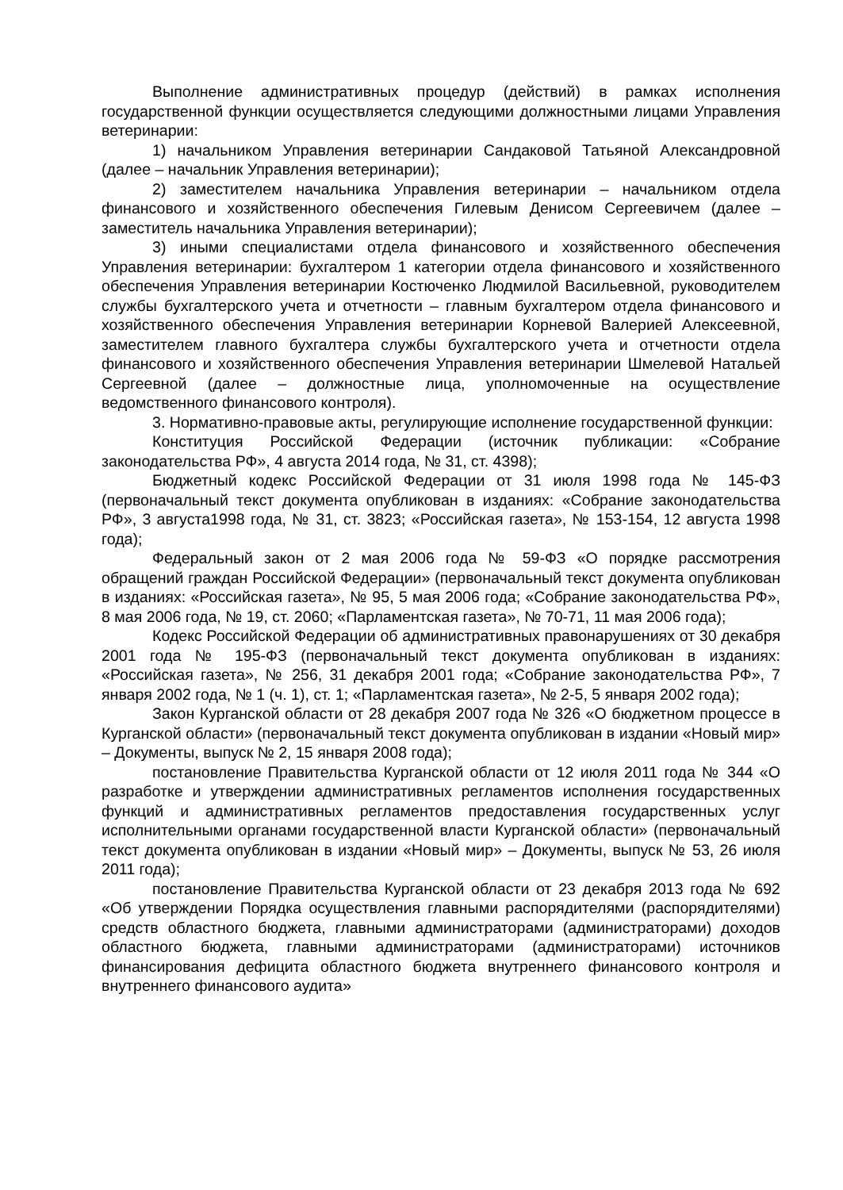Выполнение административных процедур (действий) в рамках исполнения государственной функции осуществляется следующими должностными лицами Управления ветеринарии:
1) начальником Управления ветеринарии Сандаковой Татьяной Александровной (далее – начальник Управления ветеринарии);
2) заместителем начальника Управления ветеринарии – начальником отдела финансового и хозяйственного обеспечения Гилевым Денисом Сергеевичем (далее – заместитель начальника Управления ветеринарии);
3) иными специалистами отдела финансового и хозяйственного обеспечения Управления ветеринарии: бухгалтером 1 категории отдела финансового и хозяйственного обеспечения Управления ветеринарии Костюченко Людмилой Васильевной, руководителем службы бухгалтерского учета и отчетности – главным бухгалтером отдела финансового и хозяйственного обеспечения Управления ветеринарии Корневой Валерией Алексеевной, заместителем главного бухгалтера службы бухгалтерского учета и отчетности отдела финансового и хозяйственного обеспечения Управления ветеринарии Шмелевой Натальей Сергеевной (далее – должностные лица, уполномоченные на осуществление ведомственного финансового контроля).
3. Нормативно-правовые акты, регулирующие исполнение государственной функции:
Конституция Российской Федерации (источник публикации: «Собрание законодательства РФ», 4 августа 2014 года, № 31, ст. 4398);
Бюджетный кодекс Российской Федерации от 31 июля 1998 года № 145-ФЗ (первоначальный текст документа опубликован в изданиях: «Собрание законодательства РФ», 3 августа1998 года, № 31, ст. 3823; «Российская газета», № 153-154, 12 августа 1998 года);
Федеральный закон от 2 мая 2006 года № 59-ФЗ «О порядке рассмотрения обращений граждан Российской Федерации» (первоначальный текст документа опубликован в изданиях: «Российская газета», № 95, 5 мая 2006 года; «Собрание законодательства РФ», 8 мая 2006 года, № 19, ст. 2060; «Парламентская газета», № 70-71, 11 мая 2006 года);
Кодекс Российской Федерации об административных правонарушениях от 30 декабря 2001 года № 195-ФЗ (первоначальный текст документа опубликован в изданиях: «Российская газета», № 256, 31 декабря 2001 года; «Собрание законодательства РФ», 7 января 2002 года, № 1 (ч. 1), ст. 1; «Парламентская газета», № 2-5, 5 января 2002 года);
Закон Курганской области от 28 декабря 2007 года № 326 «О бюджетном процессе в Курганской области» (первоначальный текст документа опубликован в издании «Новый мир» – Документы, выпуск № 2, 15 января 2008 года);
постановление Правительства Курганской области от 12 июля 2011 года № 344 «О разработке и утверждении административных регламентов исполнения государственных функций и административных регламентов предоставления государственных услуг исполнительными органами государственной власти Курганской области» (первоначальный текст документа опубликован в издании «Новый мир» – Документы, выпуск № 53, 26 июля 2011 года);
постановление Правительства Курганской области от 23 декабря 2013 года № 692 «Об утверждении Порядка осуществления главными распорядителями (распорядителями) средств областного бюджета, главными администраторами (администраторами) доходов областного бюджета, главными администраторами (администраторами) источников финансирования дефицита областного бюджета внутреннего финансового контроля и внутреннего финансового аудита»